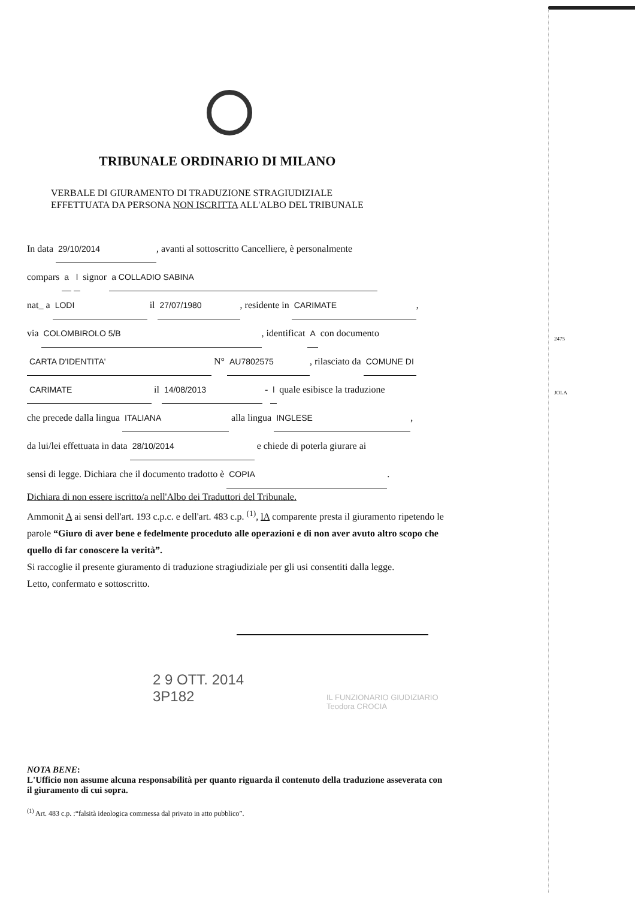2475
JOLA
TRIBUNALE ORDINARIO DI MILANO
VERBALE DI GIURAMENTO DI TRADUZIONE STRAGIUDIZIALE
EFFETTUATA DA PERSONA NON ISCRITTA ALL'ALBO DEL TRIBUNALE
In data 29/10/2014, avanti al sottoscritto Cancelliere, è personalmente
compars a l signor a COLLADIO SABINA
nat_ a LODI il 27/07/1980, residente in CARIMATE,
via COLOMBIROLO 5/B, identificat A con documento
CARTA D'IDENTITA' N° AU7802575, rilasciato da COMUNE DI
CARIMATE il 14/08/2013 - l quale esibisce la traduzione
che precede dalla lingua ITALIANA alla lingua INGLESE,
da lui/lei effettuata in data 28/10/2014 e chiede di poterla giurare ai
sensi di legge. Dichiara che il documento tradotto è COPIA.
Dichiara di non essere iscritto/a nell'Albo dei Traduttori del Tribunale.
Ammonit A ai sensi dell'art. 193 c.p.c. e dell'art. 483 c.p. <sup>(1)</sup>, lA comparente presta il giuramento ripetendo le parole “Giuro di aver bene e fedelmente proceduto alle operazioni e di non aver avuto altro scopo che quello di far conoscere la verità”.
Si raccoglie il presente giuramento di traduzione stragiudiziale per gli usi consentiti dalla legge.
Letto, confermato e sottoscritto.
2 9 OTT. 2014
3P182
IL FUNZIONARIO GIUDIZIARIO
Teodora CROCIA
NOTA BENE:
L'Ufficio non assume alcuna responsabilità per quanto riguarda il contenuto della traduzione asseverata con il giuramento di cui sopra.
<sup>(1)</sup> Art. 483 c.p. :“falsità ideologica commessa dal privato in atto pubblico”.